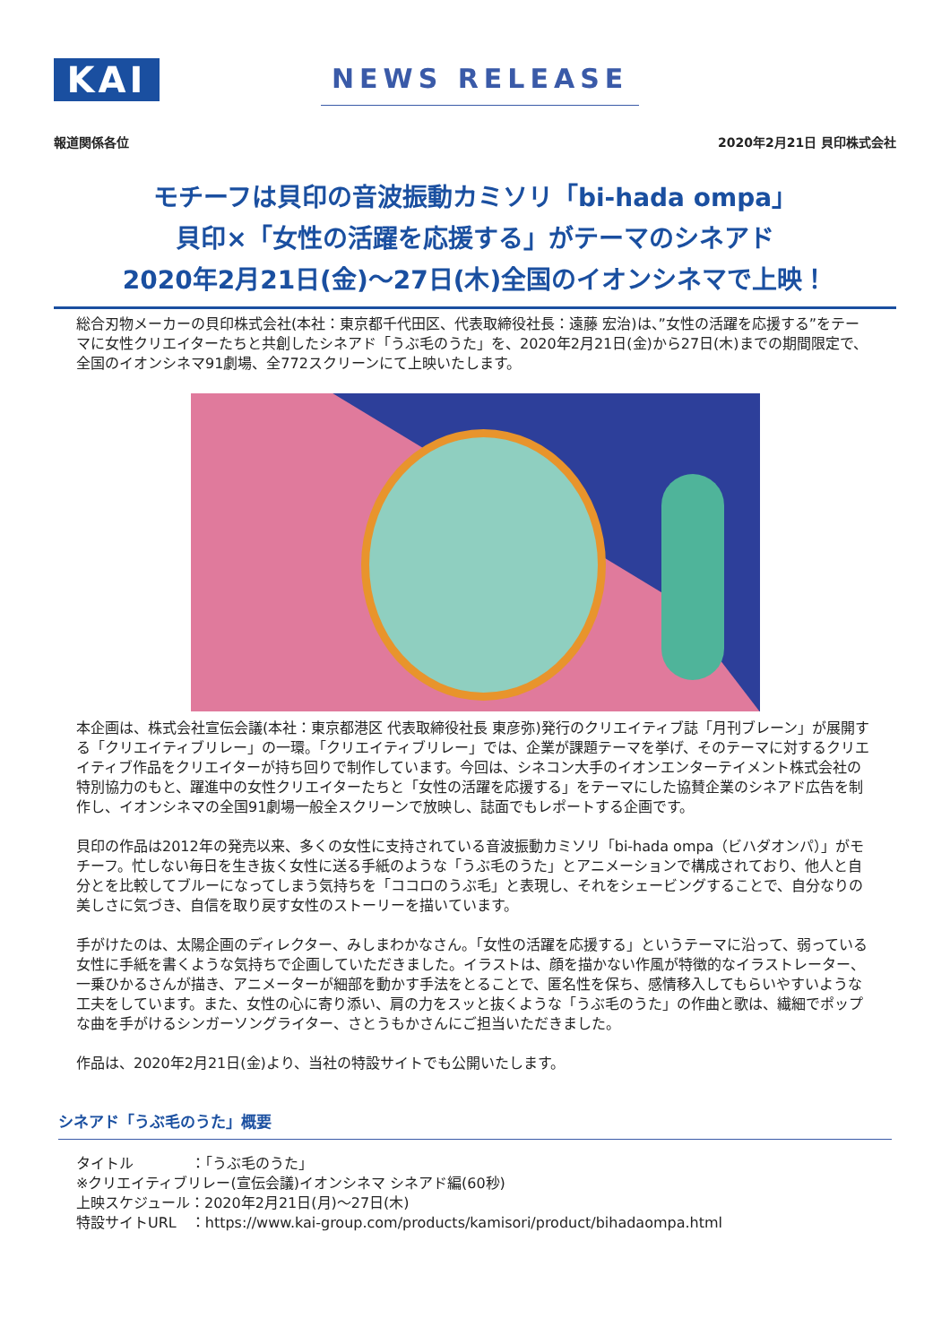KAI
NEWS RELEASE
報道関係各位 2020年2月21日 貝印株式会社
モチーフは貝印の音波振動カミソリ「bi-hada ompa」
貝印×「女性の活躍を応援する」がテーマのシネアド
2020年2月21日(金)～27日(木)全国のイオンシネマで上映！
総合刃物メーカーの貝印株式会社(本社：東京都千代田区、代表取締役社長：遠藤 宏治)は、”女性の活躍を応援する”をテーマに女性クリエイターたちと共創したシネアド「うぶ毛のうた」を、2020年2月21日(金)から27日(木)までの期間限定で、全国のイオンシネマ91劇場、全772スクリーンにて上映いたします。
本企画は、株式会社宣伝会議(本社：東京都港区 代表取締役社長 東彦弥)発行のクリエイティブ誌「月刊ブレーン」が展開する「クリエイティブリレー」の一環。「クリエイティブリレー」では、企業が課題テーマを挙げ、そのテーマに対するクリエイティブ作品をクリエイターが持ち回りで制作しています。今回は、シネコン大手のイオンエンターテイメント株式会社の特別協力のもと、躍進中の女性クリエイターたちと「女性の活躍を応援する」をテーマにした協賛企業のシネアド広告を制作し、イオンシネマの全国91劇場一般全スクリーンで放映し、誌面でもレポートする企画です。
貝印の作品は2012年の発売以来、多くの女性に支持されている音波振動カミソリ「bi-hada ompa（ビハダオンパ）」がモチーフ。忙しない毎日を生き抜く女性に送る手紙のような「うぶ毛のうた」とアニメーションで構成されており、他人と自分とを比較してブルーになってしまう気持ちを「ココロのうぶ毛」と表現し、それをシェービングすることで、自分なりの美しさに気づき、自信を取り戻す女性のストーリーを描いています。
手がけたのは、太陽企画のディレクター、みしまわかなさん。「女性の活躍を応援する」というテーマに沿って、弱っている女性に手紙を書くような気持ちで企画していただきました。イラストは、顔を描かない作風が特徴的なイラストレーター、一乗ひかるさんが描き、アニメーターが細部を動かす手法をとることで、匿名性を保ち、感情移入してもらいやすいような工夫をしています。また、女性の心に寄り添い、肩の力をスッと抜くような「うぶ毛のうた」の作曲と歌は、繊細でポップな曲を手がけるシンガーソングライター、さとうもかさんにご担当いただきました。
作品は、2020年2月21日(金)より、当社の特設サイトでも公開いたします。
シネアド「うぶ毛のうた」概要
タイトル　　　　：「うぶ毛のうた」
※クリエイティブリレー(宣伝会議)イオンシネマ シネアド編(60秒)
上映スケジュール：2020年2月21日(月)～27日(木)
特設サイトURL　：https://www.kai-group.com/products/kamisori/product/bihadaompa.html